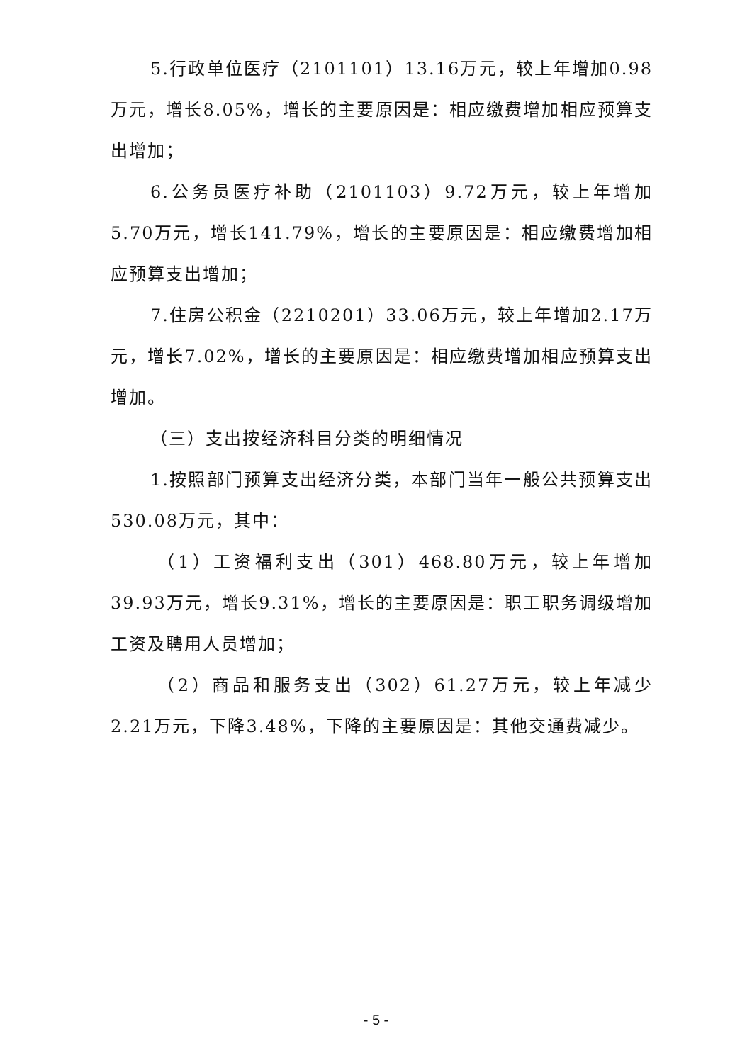5.行政单位医疗（2101101）13.16万元，较上年增加0.98万元，增长8.05%，增长的主要原因是：相应缴费增加相应预算支出增加；
6.公务员医疗补助（2101103）9.72万元，较上年增加5.70万元，增长141.79%，增长的主要原因是：相应缴费增加相应预算支出增加；
7.住房公积金（2210201）33.06万元，较上年增加2.17万元，增长7.02%，增长的主要原因是：相应缴费增加相应预算支出增加。
（三）支出按经济科目分类的明细情况
1.按照部门预算支出经济分类，本部门当年一般公共预算支出530.08万元，其中：
（1）工资福利支出（301）468.80万元，较上年增加39.93万元，增长9.31%，增长的主要原因是：职工职务调级增加工资及聘用人员增加；
（2）商品和服务支出（302）61.27万元，较上年减少2.21万元，下降3.48%，下降的主要原因是：其他交通费减少。
- 5 -